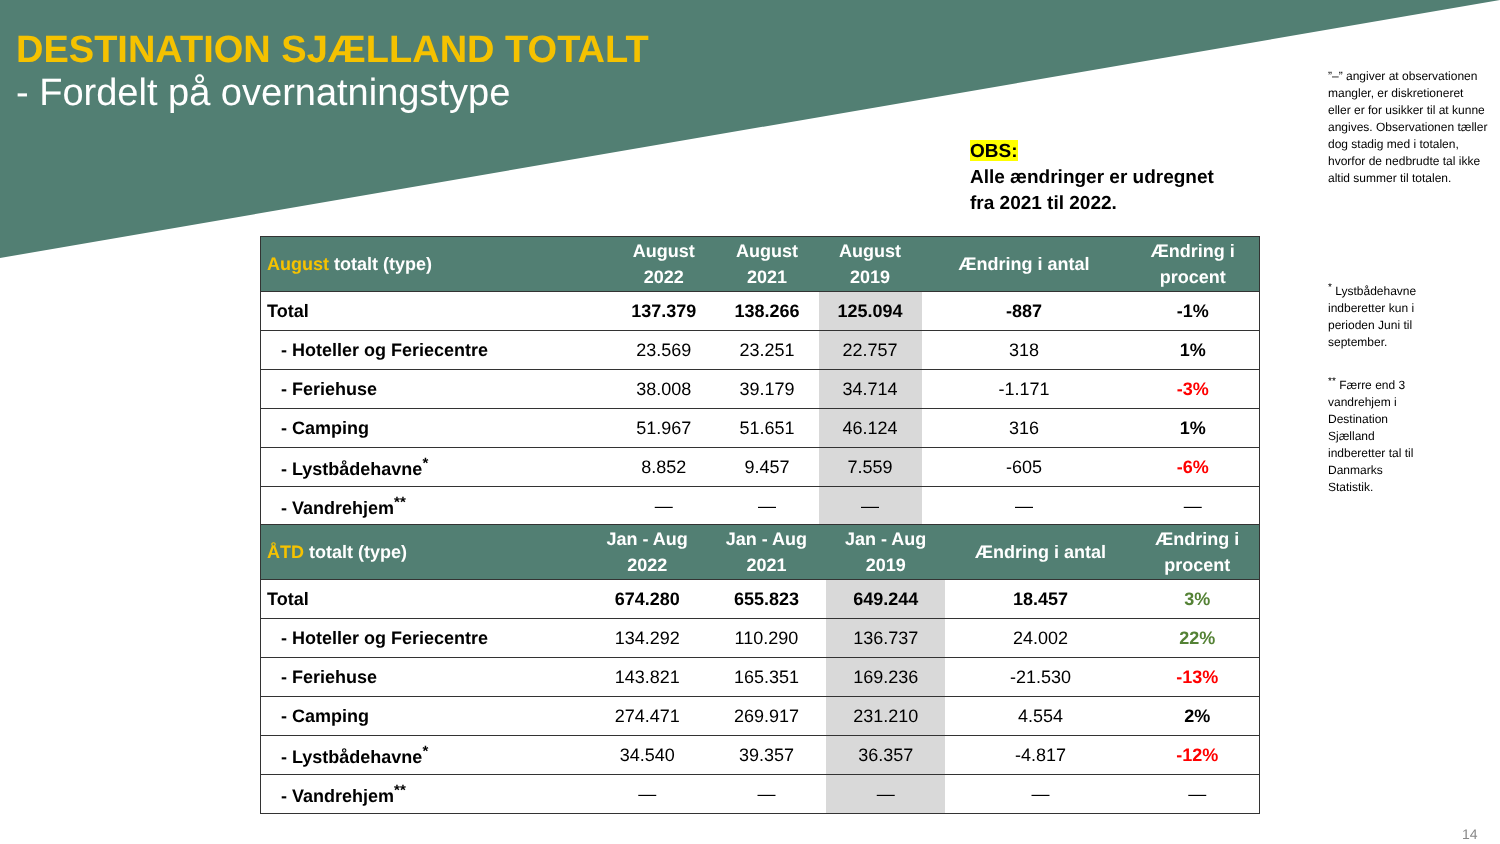DESTINATION SJÆLLAND TOTALT
- Fordelt på overnatningstype
OBS:
Alle ændringer er udregnet
fra 2021 til 2022.
”–” angiver at observationen mangler, er diskretioneret eller er for usikker til at kunne angives. Observationen tæller dog stadig med i totalen, hvorfor de nedbrudte tal ikke altid summer til totalen.
<sup>*</sup> Lystbådehavne indberetter kun i perioden Juni til september.
<sup>**</sup> Færre end 3 vandrehjem i Destination Sjælland indberetter tal til Danmarks Statistik.
| August totalt (type) | August 2022 | August 2021 | August 2019 | Ændring i antal | Ændring i procent |
| --- | --- | --- | --- | --- | --- |
| Total | 137.379 | 138.266 | 125.094 | -887 | -1% |
| - Hoteller og Feriecentre | 23.569 | 23.251 | 22.757 | 318 | 1% |
| - Feriehuse | 38.008 | 39.179 | 34.714 | -1.171 | -3% |
| - Camping | 51.967 | 51.651 | 46.124 | 316 | 1% |
| - Lystbådehavne<sup>*</sup> | 8.852 | 9.457 | 7.559 | -605 | -6% |
| - Vandrehjem<sup>**</sup> | — | — | — | — | — |
| ÅTD totalt (type) | Jan - Aug 2022 | Jan - Aug 2021 | Jan - Aug 2019 | Ændring i antal | Ændring i procent |
| --- | --- | --- | --- | --- | --- |
| Total | 674.280 | 655.823 | 649.244 | 18.457 | 3% |
| - Hoteller og Feriecentre | 134.292 | 110.290 | 136.737 | 24.002 | 22% |
| - Feriehuse | 143.821 | 165.351 | 169.236 | -21.530 | -13% |
| - Camping | 274.471 | 269.917 | 231.210 | 4.554 | 2% |
| - Lystbådehavne<sup>*</sup> | 34.540 | 39.357 | 36.357 | -4.817 | -12% |
| - Vandrehjem<sup>**</sup> | — | — | — | — | — |
14